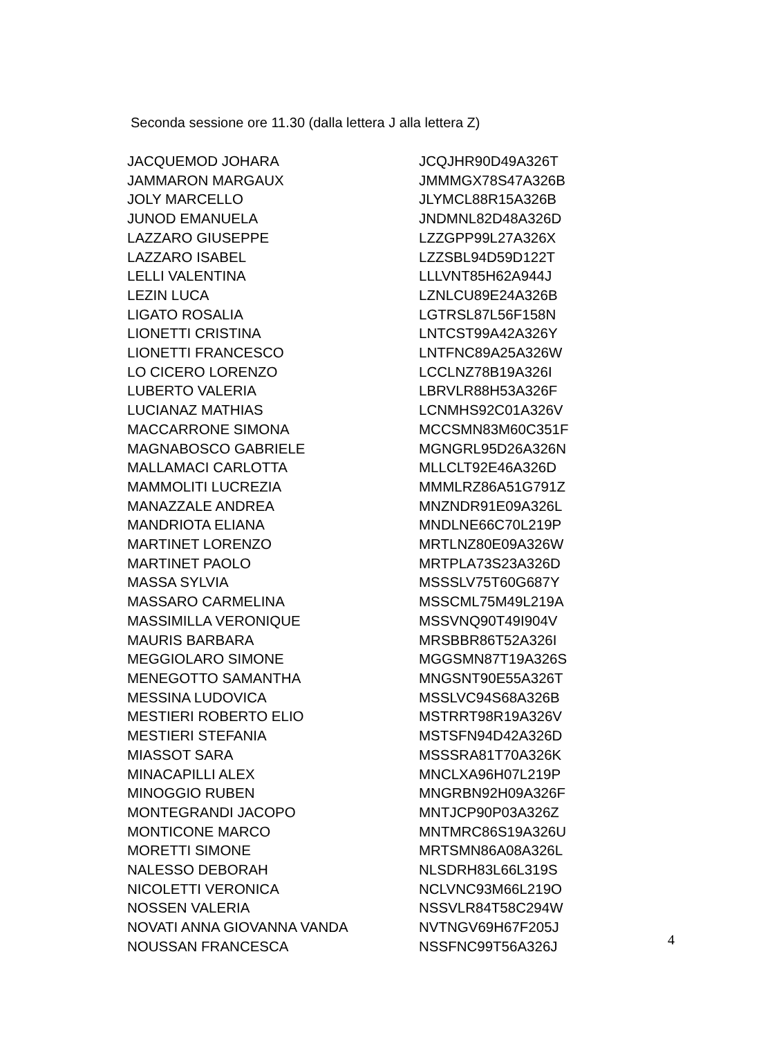Seconda sessione ore 11.30 (dalla lettera J alla lettera Z)
| JACQUEMOD JOHARA | JCQJHR90D49A326T |
| JAMMARON MARGAUX | JMMMGX78S47A326B |
| JOLY MARCELLO | JLYMCL88R15A326B |
| JUNOD EMANUELA | JNDMNL82D48A326D |
| LAZZARO GIUSEPPE | LZZGPP99L27A326X |
| LAZZARO ISABEL | LZZSBL94D59D122T |
| LELLI VALENTINA | LLLVNT85H62A944J |
| LEZIN LUCA | LZNLCU89E24A326B |
| LIGATO ROSALIA | LGTRSL87L56F158N |
| LIONETTI CRISTINA | LNTCST99A42A326Y |
| LIONETTI FRANCESCO | LNTFNC89A25A326W |
| LO CICERO LORENZO | LCCLNZ78B19A326I |
| LUBERTO VALERIA | LBRVLR88H53A326F |
| LUCIANAZ MATHIAS | LCNMHS92C01A326V |
| MACCARRONE SIMONA | MCCSMN83M60C351F |
| MAGNABOSCO GABRIELE | MGNGRL95D26A326N |
| MALLAMACI CARLOTTA | MLLCLT92E46A326D |
| MAMMOLITI LUCREZIA | MMMLRZ86A51G791Z |
| MANAZZALE ANDREA | MNZNDR91E09A326L |
| MANDRIOTA ELIANA | MNDLNE66C70L219P |
| MARTINET LORENZO | MRTLNZ80E09A326W |
| MARTINET PAOLO | MRTPLA73S23A326D |
| MASSA SYLVIA | MSSSLV75T60G687Y |
| MASSARO CARMELINA | MSSCML75M49L219A |
| MASSIMILLA VERONIQUE | MSSVNQ90T49I904V |
| MAURIS BARBARA | MRSBBR86T52A326I |
| MEGGIOLARO SIMONE | MGGSMN87T19A326S |
| MENEGOTTO SAMANTHA | MNGSNT90E55A326T |
| MESSINA LUDOVICA | MSSLVC94S68A326B |
| MESTIERI ROBERTO ELIO | MSTRRT98R19A326V |
| MESTIERI STEFANIA | MSTSFN94D42A326D |
| MIASSOT SARA | MSSSRA81T70A326K |
| MINACAPILLI ALEX | MNCLXA96H07L219P |
| MINOGGIO RUBEN | MNGRBN92H09A326F |
| MONTEGRANDI JACOPO | MNTJCP90P03A326Z |
| MONTICONE MARCO | MNTMRC86S19A326U |
| MORETTI SIMONE | MRTSMN86A08A326L |
| NALESSO DEBORAH | NLSDRH83L66L319S |
| NICOLETTI VERONICA | NCLVNC93M66L219O |
| NOSSEN VALERIA | NSSVLR84T58C294W |
| NOVATI ANNA GIOVANNA VANDA | NVTNGV69H67F205J |
| NOUSSAN FRANCESCA | NSSFNC99T56A326J |
4